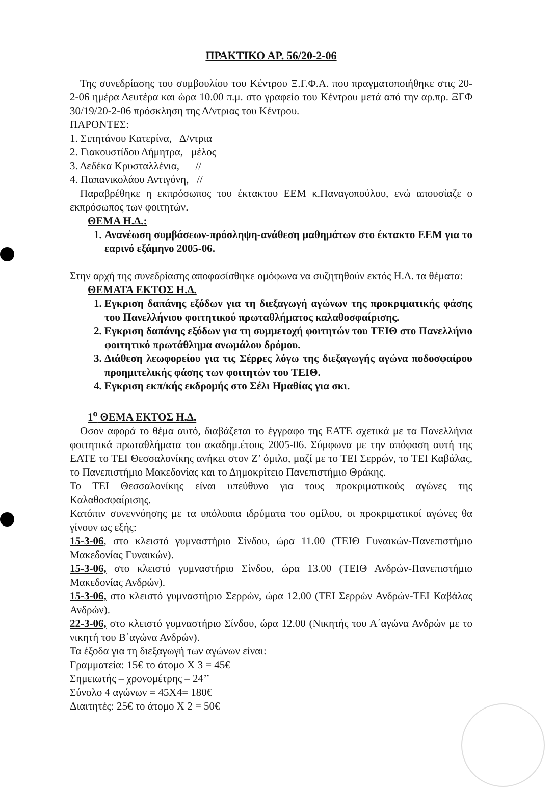ΠΡΑΚΤΙΚΟ ΑΡ. 56/20-2-06
Της συνεδρίασης του συμβουλίου του Κέντρου Ξ.Γ.Φ.Α. που πραγματοποιήθηκε στις 20-2-06 ημέρα Δευτέρα και ώρα 10.00 π.μ. στο γραφείο του Κέντρου μετά από την αρ.πρ. ΞΓΦ 30/19/20-2-06 πρόσκληση της Δ/ντριας του Κέντρου.
ΠΑΡΟΝΤΕΣ:
1. Σιπητάνου Κατερίνα, Δ/ντρια
2. Γιακουστίδου Δήμητρα, μέλος
3. Δεδέκα Κρυσταλλένια, //
4. Παπανικολάου Αντιγόνη, //
Παραβρέθηκε η εκπρόσωπος του έκτακτου ΕΕΜ κ.Παναγοπούλου, ενώ απουσίαζε ο εκπρόσωπος των φοιτητών.
ΘΕΜΑ Η.Δ.:
1. Ανανέωση συμβάσεων-πρόσληψη-ανάθεση μαθημάτων στο έκτακτο ΕΕΜ για το εαρινό εξάμηνο 2005-06.
Στην αρχή της συνεδρίασης αποφασίσθηκε ομόφωνα να συζητηθούν εκτός Η.Δ. τα θέματα:
ΘΕΜΑΤΑ ΕΚΤΟΣ Η.Δ.
1. Εγκριση δαπάνης εξόδων για τη διεξαγωγή αγώνων της προκριματικής φάσης του Πανελλήνιου φοιτητικού πρωταθλήματος καλαθοσφαίρισης.
2. Εγκριση δαπάνης εξόδων για τη συμμετοχή φοιτητών του ΤΕΙΘ στο Πανελλήνιο φοιτητικό πρωτάθλημα ανωμάλου δρόμου.
3. Διάθεση λεωφορείου για τις Σέρρες λόγω της διεξαγωγής αγώνα ποδοσφαίρου προημιτελικής φάσης των φοιτητών του ΤΕΙΘ.
4. Εγκριση εκπ/κής εκδρομής στο Σέλι Ημαθίας για σκι.
1<sup>ο</sup> ΘΕΜΑ ΕΚΤΟΣ Η.Δ.
Οσον αφορά το θέμα αυτό, διαβάζεται το έγγραφο της ΕΑΤΕ σχετικά με τα Πανελλήνια φοιτητικά πρωταθλήματα του ακαδημ.έτους 2005-06. Σύμφωνα με την απόφαση αυτή της ΕΑΤΕ το ΤΕΙ Θεσσαλονίκης ανήκει στον Ζ’ όμιλο, μαζί με το ΤΕΙ Σερρών, το ΤΕΙ Καβάλας, το Πανεπιστήμιο Μακεδονίας και το Δημοκρίτειο Πανεπιστήμιο Θράκης.
Το ΤΕΙ Θεσσαλονίκης είναι υπεύθυνο για τους προκριματικούς αγώνες της Καλαθοσφαίρισης.
Κατόπιν συνεννόησης με τα υπόλοιπα ιδρύματα του ομίλου, οι προκριματικοί αγώνες θα γίνουν ως εξής:
15-3-06, στο κλειστό γυμναστήριο Σίνδου, ώρα 11.00 (ΤΕΙΘ Γυναικών-Πανεπιστήμιο Μακεδονίας Γυναικών).
15-3-06, στο κλειστό γυμναστήριο Σίνδου, ώρα 13.00 (ΤΕΙΘ Ανδρών-Πανεπιστήμιο Μακεδονίας Ανδρών).
15-3-06, στο κλειστό γυμναστήριο Σερρών, ώρα 12.00 (ΤΕΙ Σερρών Ανδρών-ΤΕΙ Καβάλας Ανδρών).
22-3-06, στο κλειστό γυμναστήριο Σίνδου, ώρα 12.00 (Νικητής του Α΄αγώνα Ανδρών με το νικητή του Β΄αγώνα Ανδρών).
Τα έξοδα για τη διεξαγωγή των αγώνων είναι:
Γραμματεία: 15€ το άτομο Χ 3 = 45€
Σημειωτής – χρονομέτρης – 24’’
Σύνολο 4 αγώνων = 45Χ4= 180€
Διαιτητές: 25€ το άτομο Χ 2 = 50€